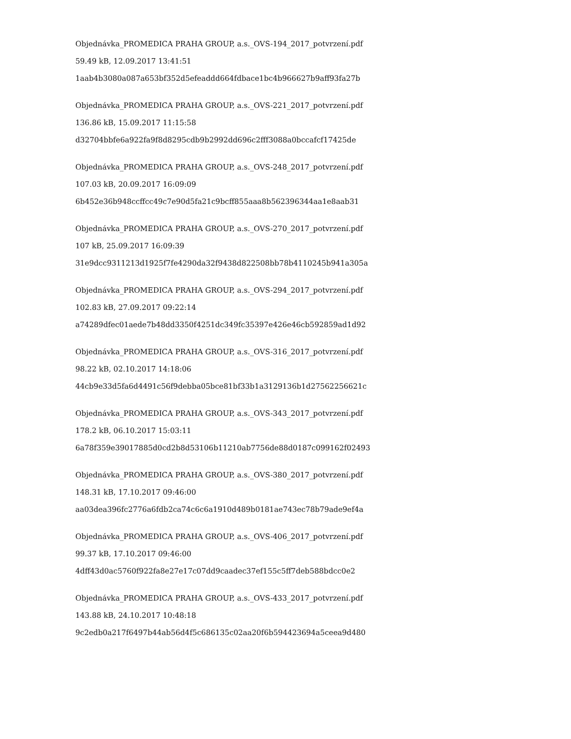Objednávka_PROMEDICA PRAHA GROUP, a.s._OVS-194_2017_potvrzení.pdf
59.49 kB, 12.09.2017 13:41:51
1aab4b3080a087a653bf352d5efeaddd664fdbace1bc4b966627b9aff93fa27b
Objednávka_PROMEDICA PRAHA GROUP, a.s._OVS-221_2017_potvrzení.pdf
136.86 kB, 15.09.2017 11:15:58
d32704bbfe6a922fa9f8d8295cdb9b2992dd696c2fff3088a0bccafcf17425de
Objednávka_PROMEDICA PRAHA GROUP, a.s._OVS-248_2017_potvrzení.pdf
107.03 kB, 20.09.2017 16:09:09
6b452e36b948ccffcc49c7e90d5fa21c9bcff855aaa8b562396344aa1e8aab31
Objednávka_PROMEDICA PRAHA GROUP, a.s._OVS-270_2017_potvrzení.pdf
107 kB, 25.09.2017 16:09:39
31e9dcc9311213d1925f7fe4290da32f9438d822508bb78b4110245b941a305a
Objednávka_PROMEDICA PRAHA GROUP, a.s._OVS-294_2017_potvrzení.pdf
102.83 kB, 27.09.2017 09:22:14
a74289dfec01aede7b48dd3350f4251dc349fc35397e426e46cb592859ad1d92
Objednávka_PROMEDICA PRAHA GROUP, a.s._OVS-316_2017_potvrzení.pdf
98.22 kB, 02.10.2017 14:18:06
44cb9e33d5fa6d4491c56f9debba05bce81bf33b1a3129136b1d27562256621c
Objednávka_PROMEDICA PRAHA GROUP, a.s._OVS-343_2017_potvrzení.pdf
178.2 kB, 06.10.2017 15:03:11
6a78f359e39017885d0cd2b8d53106b11210ab7756de88d0187c099162f02493
Objednávka_PROMEDICA PRAHA GROUP, a.s._OVS-380_2017_potvrzení.pdf
148.31 kB, 17.10.2017 09:46:00
aa03dea396fc2776a6fdb2ca74c6c6a1910d489b0181ae743ec78b79ade9ef4a
Objednávka_PROMEDICA PRAHA GROUP, a.s._OVS-406_2017_potvrzení.pdf
99.37 kB, 17.10.2017 09:46:00
4dff43d0ac5760f922fa8e27e17c07dd9caadec37ef155c5ff7deb588bdcc0e2
Objednávka_PROMEDICA PRAHA GROUP, a.s._OVS-433_2017_potvrzení.pdf
143.88 kB, 24.10.2017 10:48:18
9c2edb0a217f6497b44ab56d4f5c686135c02aa20f6b594423694a5ceea9d480